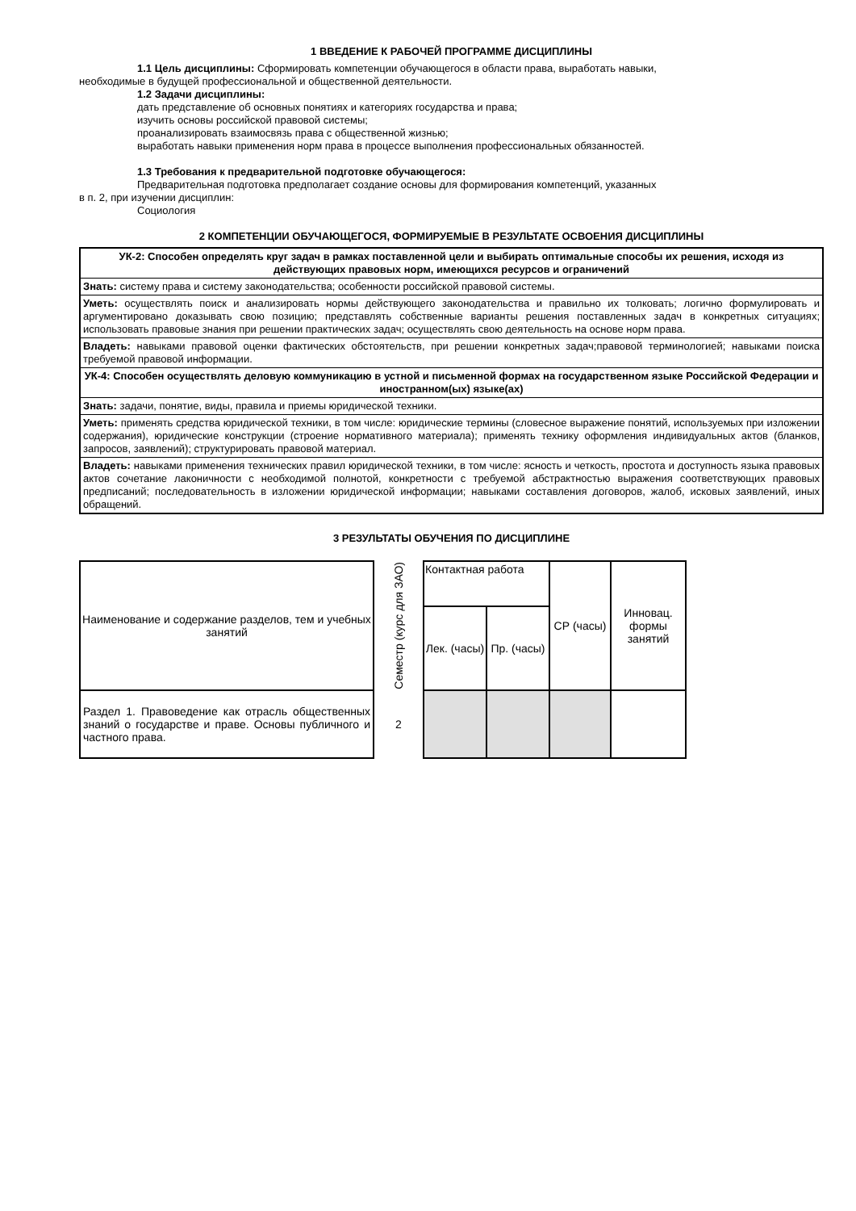1 ВВЕДЕНИЕ К РАБОЧЕЙ ПРОГРАММЕ ДИСЦИПЛИНЫ
1.1 Цель дисциплины: Сформировать компетенции обучающегося в области права, выработать навыки,
необходимые в будущей профессиональной и общественной деятельности.
1.2 Задачи дисциплины:
дать представление об основных понятиях и категориях государства и права;
изучить основы российской правовой системы;
проанализировать взаимосвязь права с общественной жизнью;
выработать навыки применения норм права в процессе выполнения профессиональных обязанностей.
1.3 Требования к предварительной подготовке обучающегося:
Предварительная подготовка предполагает создание основы для формирования компетенций, указанных
в п. 2, при изучении дисциплин:
Социология
2 КОМПЕТЕНЦИИ ОБУЧАЮЩЕГОСЯ, ФОРМИРУЕМЫЕ В РЕЗУЛЬТАТЕ ОСВОЕНИЯ ДИСЦИПЛИНЫ
| УК-2: Способен определять круг задач в рамках поставленной цели и выбирать оптимальные способы их решения, исходя из действующих правовых норм, имеющихся ресурсов и ограничений |
| Знать: систему права и систему законодательства; особенности российской правовой системы. |
| Уметь: осуществлять поиск и анализировать нормы действующего законодательства и правильно их толковать; логично формулировать и аргументировано доказывать свою позицию; представлять собственные варианты решения поставленных задач в конкретных ситуациях; использовать правовые знания при решении практических задач; осуществлять свою деятельность на основе норм права. |
| Владеть: навыками правовой оценки фактических обстоятельств, при решении конкретных задач;правовой терминологией; навыками поиска требуемой правовой информации. |
| УК-4: Способен осуществлять деловую коммуникацию в устной и письменной формах на государственном языке Российской Федерации и иностранном(ых) языке(ах) |
| Знать: задачи, понятие, виды, правила и приемы юридической техники. |
| Уметь: применять средства юридической техники, в том числе: юридические термины (словесное выражение понятий, используемых при изложении содержания), юридические конструкции (строение нормативного материала); применять технику оформления индивидуальных актов (бланков, запросов, заявлений); структурировать правовой материал. |
| Владеть: навыками применения технических правил юридической техники, в том числе: ясность и четкость, простота и доступность языка правовых актов сочетание лаконичности с необходимой полнотой, конкретности с требуемой абстрактностью выражения соответствующих правовых предписаний; последовательность в изложении юридической информации; навыками составления договоров, жалоб, исковых заявлений, иных обращений. |
3 РЕЗУЛЬТАТЫ ОБУЧЕНИЯ ПО ДИСЦИПЛИНЕ
| Наименование и содержание разделов, тем и учебных занятий | Семестр (курс для ЗАО) | Контактная работа | | СР (часы) | Инновац. формы занятий |
| --- | --- | --- | --- | --- | --- |
| | | Лек. (часы) | Пр. (часы) | | |
| Раздел 1. Правоведение как отрасль общественных знаний о государстве и праве. Основы публичного и частного права. | 2 | | | | |